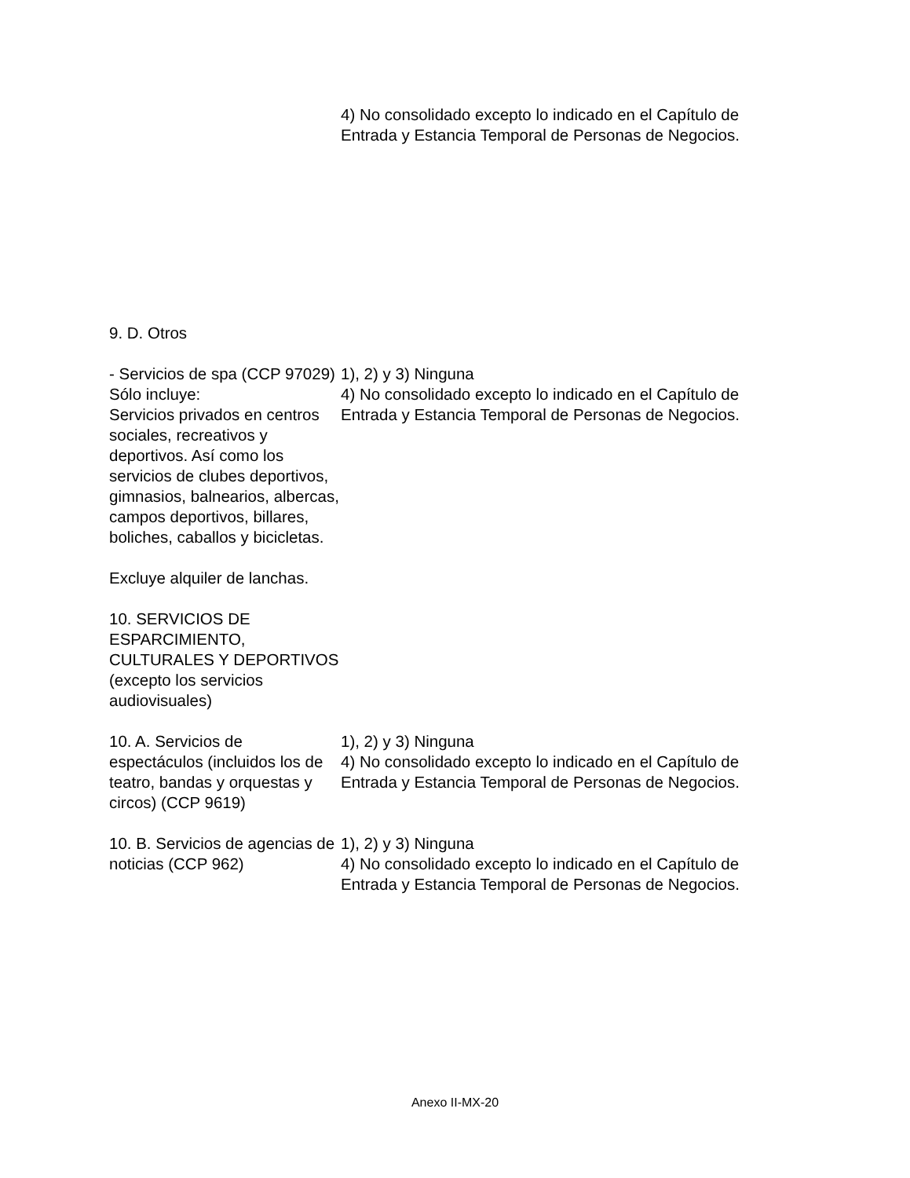| | 4) No consolidado excepto lo indicado en el Capítulo de Entrada y Estancia Temporal de Personas de Negocios. |
| 9. D. Otros | |
| - Servicios de spa (CCP 97029) Sólo incluye: Servicios privados en centros sociales, recreativos y deportivos. Así como los servicios de clubes deportivos, gimnasios, balnearios, albercas, campos deportivos, billares, boliches, caballos y bicicletas. Excluye alquiler de lanchas. 10. SERVICIOS DE ESPARCIMIENTO, CULTURALES Y DEPORTIVOS (excepto los servicios audiovisuales) | 1), 2) y 3) Ninguna 4) No consolidado excepto lo indicado en el Capítulo de Entrada y Estancia Temporal de Personas de Negocios. |
| 10. A. Servicios de espectáculos (incluidos los de teatro, bandas y orquestas y circos) (CCP 9619) | 1), 2) y 3) Ninguna 4) No consolidado excepto lo indicado en el Capítulo de Entrada y Estancia Temporal de Personas de Negocios. |
| 10. B. Servicios de agencias de noticias (CCP 962) | 1), 2) y 3) Ninguna 4) No consolidado excepto lo indicado en el Capítulo de Entrada y Estancia Temporal de Personas de Negocios. |
Anexo II-MX-20